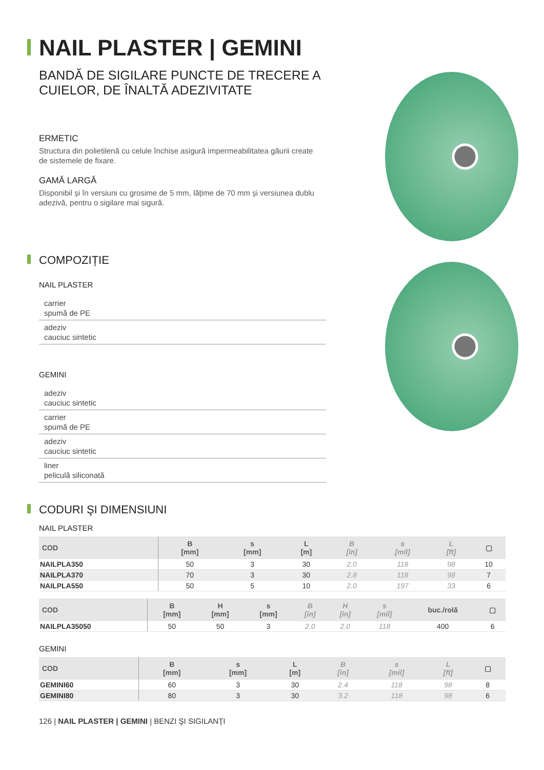NAIL PLASTER | GEMINI
BANDĂ DE SIGILARE PUNCTE DE TRECERE A
CUIELOR, DE ÎNALTĂ ADEZIVITATE
ERMETIC
Structura din polietilenă cu celule închise asigură impermeabilitatea gă­urii create de sistemele de fixare.
GAMĂ LARGĂ
Disponibil și în versiuni cu grosime de 5 mm, lățime de 70 mm și versiu­nea dublu adezivă, pentru o sigilare mai sigură.
COMPOZIȚIE
NAIL PLASTER
carrier
spumă de PE
adeziv
cauciuc sintetic
GEMINI
adeziv
cauciuc sintetic
carrier
spumă de PE
adeziv
cauciuc sintetic
liner
peliculă siliconată
CODURI ŞI DIMENSIUNI
NAIL PLASTER
| COD | B [mm] | s [mm] | L [m] | B [in] | s [mil] | L [ft] | ▢ |
| --- | --- | --- | --- | --- | --- | --- | --- |
| NAILPLA350 | 50 | 3 | 30 | 2.0 | 118 | 98 | 10 |
| NAILPLA370 | 70 | 3 | 30 | 2.8 | 118 | 98 | 7 |
| NAILPLA550 | 50 | 5 | 10 | 2.0 | 197 | 33 | 6 |
| COD | B [mm] | H [mm] | s [mm] | B [in] | H [in] | s [mil] | buc./rolă | ▢ |
| --- | --- | --- | --- | --- | --- | --- | --- | --- |
| NAILPLA35050 | 50 | 50 | 3 | 2.0 | 2.0 | 118 | 400 | 6 |
GEMINI
| COD | B [mm] | s [mm] | L [m] | B [in] | s [mil] | L [ft] | ▢ |
| --- | --- | --- | --- | --- | --- | --- | --- |
| GEMINI60 | 60 | 3 | 30 | 2.4 | 118 | 98 | 8 |
| GEMINI80 | 80 | 3 | 30 | 3.2 | 118 | 98 | 6 |
126 | NAIL PLASTER | GEMINI | BENZI ŞI SIGILANŢI